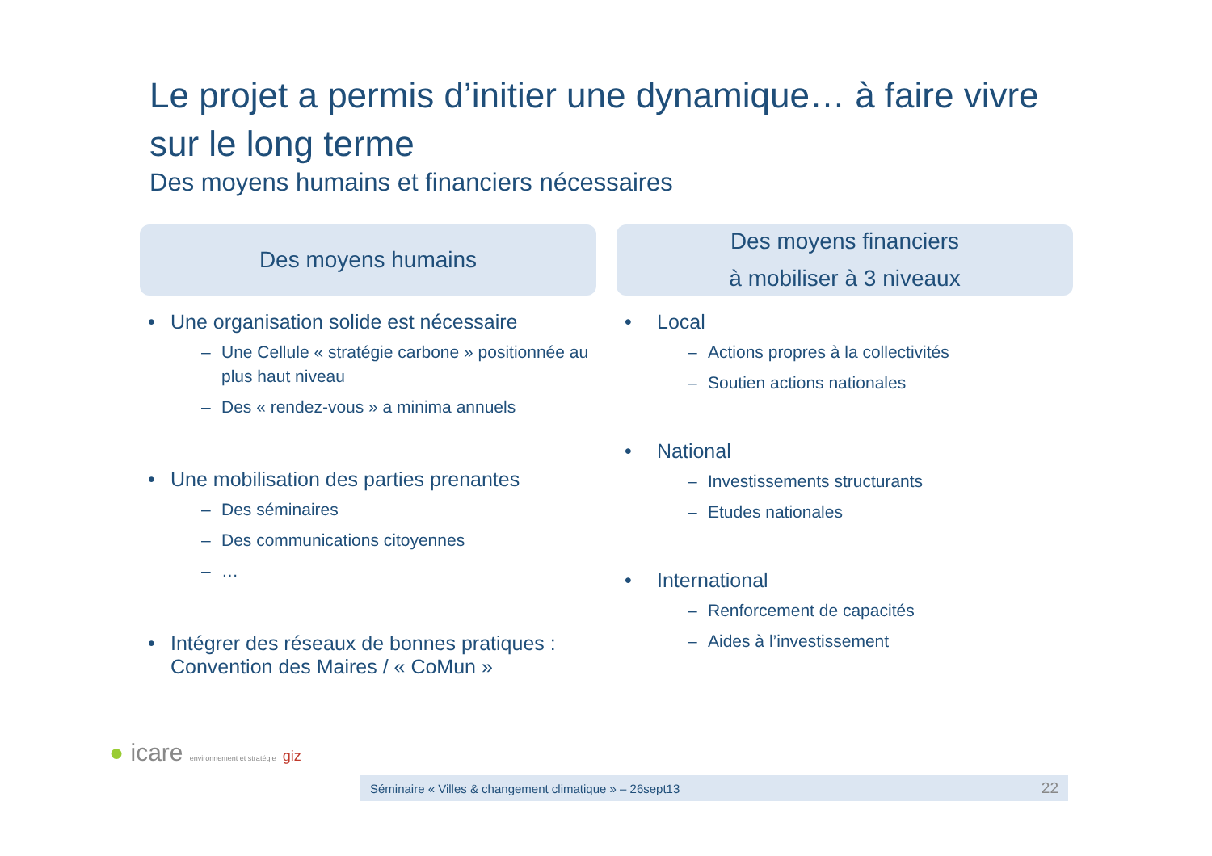Le projet a permis d’initier une dynamique… à faire vivre sur le long terme
Des moyens humains et financiers nécessaires
Des moyens humains
• Une organisation solide est nécessaire
– Une Cellule « stratégie carbone » positionnée au plus haut niveau
– Des « rendez-vous » a minima annuels
• Une mobilisation des parties prenantes
– Des séminaires
– Des communications citoyennes
– …
• Intégrer des réseaux de bonnes pratiques : Convention des Maires / « CoMun »
Des moyens financiers
à mobiliser à 3 niveaux
• Local
– Actions propres à la collectivités
– Soutien actions nationales
• National
– Investissements structurants
– Etudes nationales
• International
– Renforcement de capacités
– Aides à l’investissement
● icare environnement et stratégie giz
Séminaire « Villes & changement climatique » – 26sept13 22